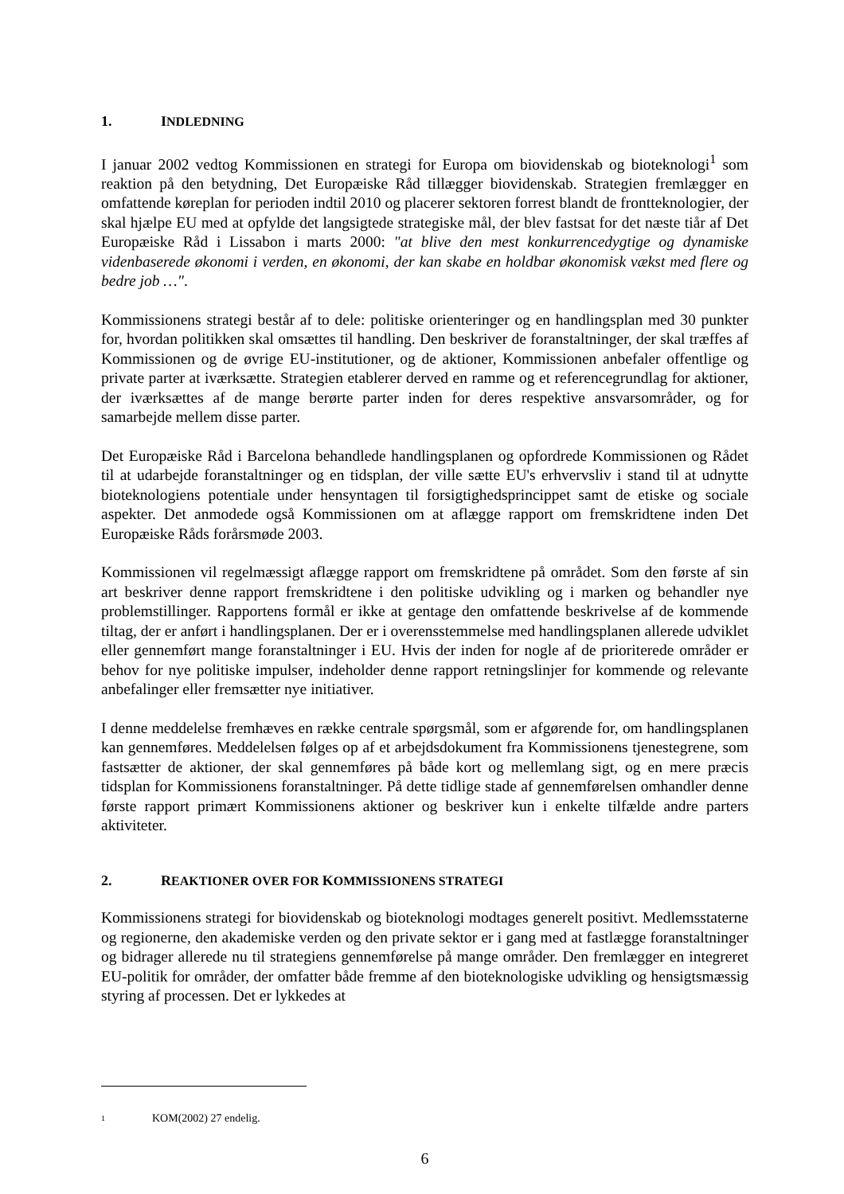1. INDLEDNING
I januar 2002 vedtog Kommissionen en strategi for Europa om biovidenskab og bioteknologi<sup>1</sup> som reaktion på den betydning, Det Europæiske Råd tillægger biovidenskab. Strategien fremlægger en omfattende køreplan for perioden indtil 2010 og placerer sektoren forrest blandt de frontteknologier, der skal hjælpe EU med at opfylde det langsigtede strategiske mål, der blev fastsat for det næste tiår af Det Europæiske Råd i Lissabon i marts 2000: "at blive den mest konkurrencedygtige og dynamiske videnbaserede økonomi i verden, en økonomi, der kan skabe en holdbar økonomisk vækst med flere og bedre job …".
Kommissionens strategi består af to dele: politiske orienteringer og en handlingsplan med 30 punkter for, hvordan politikken skal omsættes til handling. Den beskriver de foranstaltninger, der skal træffes af Kommissionen og de øvrige EU-institutioner, og de aktioner, Kommissionen anbefaler offentlige og private parter at iværksætte. Strategien etablerer derved en ramme og et referencegrundlag for aktioner, der iværksættes af de mange berørte parter inden for deres respektive ansvarsområder, og for samarbejde mellem disse parter.
Det Europæiske Råd i Barcelona behandlede handlingsplanen og opfordrede Kommissionen og Rådet til at udarbejde foranstaltninger og en tidsplan, der ville sætte EU's erhvervsliv i stand til at udnytte bioteknologiens potentiale under hensyntagen til forsigtighedsprincippet samt de etiske og sociale aspekter. Det anmodede også Kommissionen om at aflægge rapport om fremskridtene inden Det Europæiske Råds forårsmøde 2003.
Kommissionen vil regelmæssigt aflægge rapport om fremskridtene på området. Som den første af sin art beskriver denne rapport fremskridtene i den politiske udvikling og i marken og behandler nye problemstillinger. Rapportens formål er ikke at gentage den omfattende beskrivelse af de kommende tiltag, der er anført i handlingsplanen. Der er i overensstemmelse med handlingsplanen allerede udviklet eller gennemført mange foranstaltninger i EU. Hvis der inden for nogle af de prioriterede områder er behov for nye politiske impulser, indeholder denne rapport retningslinjer for kommende og relevante anbefalinger eller fremsætter nye initiativer.
I denne meddelelse fremhæves en række centrale spørgsmål, som er afgørende for, om handlingsplanen kan gennemføres. Meddelelsen følges op af et arbejdsdokument fra Kommissionens tjenestegrene, som fastsætter de aktioner, der skal gennemføres på både kort og mellemlang sigt, og en mere præcis tidsplan for Kommissionens foranstaltninger. På dette tidlige stade af gennemførelsen omhandler denne første rapport primært Kommissionens aktioner og beskriver kun i enkelte tilfælde andre parters aktiviteter.
2. REAKTIONER OVER FOR KOMMISSIONENS STRATEGI
Kommissionens strategi for biovidenskab og bioteknologi modtages generelt positivt. Medlemsstaterne og regionerne, den akademiske verden og den private sektor er i gang med at fastlægge foranstaltninger og bidrager allerede nu til strategiens gennemførelse på mange områder. Den fremlægger en integreret EU-politik for områder, der omfatter både fremme af den bioteknologiske udvikling og hensigtsmæssig styring af processen. Det er lykkedes at
1 KOM(2002) 27 endelig.
6